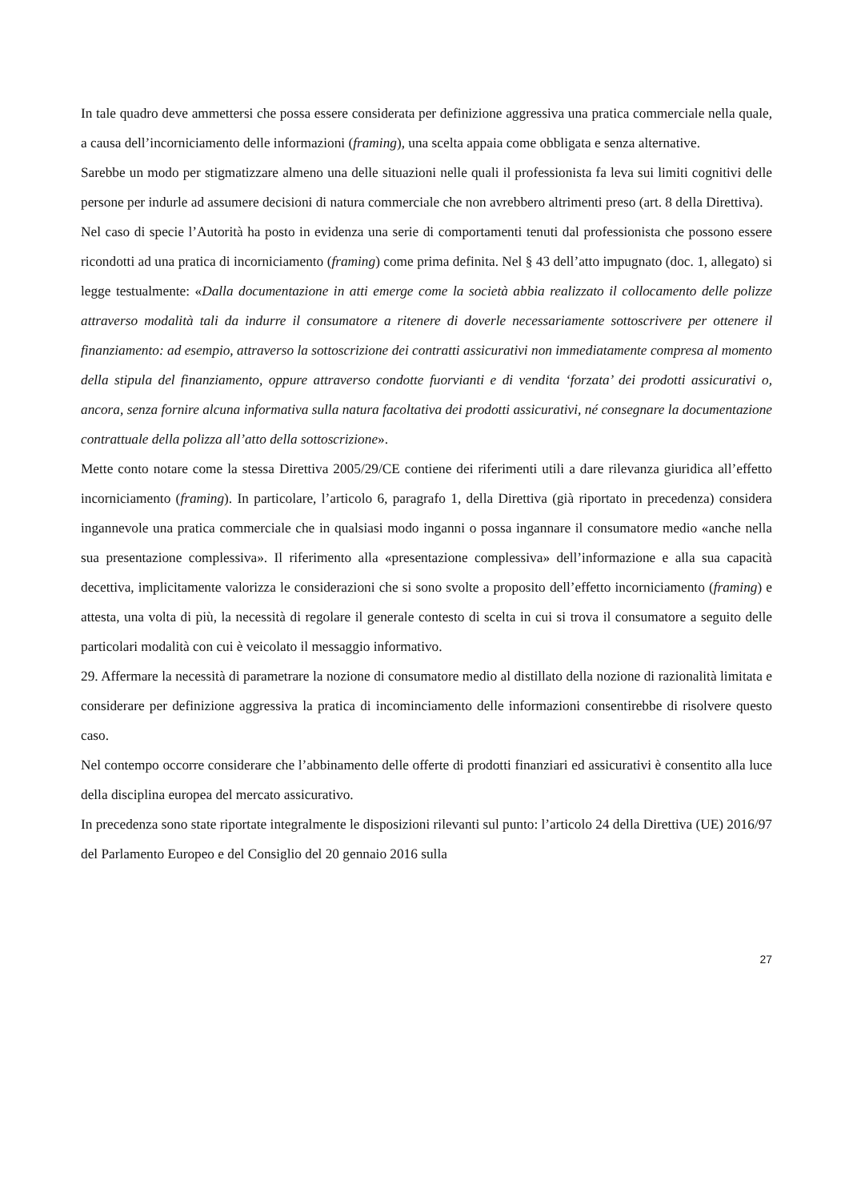In tale quadro deve ammettersi che possa essere considerata per definizione aggressiva una pratica commerciale nella quale, a causa dell’incorniciamento delle informazioni (framing), una scelta appaia come obbligata e senza alternative.
Sarebbe un modo per stigmatizzare almeno una delle situazioni nelle quali il professionista fa leva sui limiti cognitivi delle persone per indurle ad assumere decisioni di natura commerciale che non avrebbero altrimenti preso (art. 8 della Direttiva).
Nel caso di specie l’Autorità ha posto in evidenza una serie di comportamenti tenuti dal professionista che possono essere ricondotti ad una pratica di incorniciamento (framing) come prima definita. Nel § 43 dell’atto impugnato (doc. 1, allegato) si legge testualmente: «Dalla documentazione in atti emerge come la società abbia realizzato il collocamento delle polizze attraverso modalità tali da indurre il consumatore a ritenere di doverle necessariamente sottoscrivere per ottenere il finanziamento: ad esempio, attraverso la sottoscrizione dei contratti assicurativi non immediatamente compresa al momento della stipula del finanziamento, oppure attraverso condotte fuorvianti e di vendita ‘forzata’ dei prodotti assicurativi o, ancora, senza fornire alcuna informativa sulla natura facoltativa dei prodotti assicurativi, né consegnare la documentazione contrattuale della polizza all’atto della sottoscrizione».
Mette conto notare come la stessa Direttiva 2005/29/CE contiene dei riferimenti utili a dare rilevanza giuridica all’effetto incorniciamento (framing). In particolare, l’articolo 6, paragrafo 1, della Direttiva (già riportato in precedenza) considera ingannevole una pratica commerciale che in qualsiasi modo inganni o possa ingannare il consumatore medio «anche nella sua presentazione complessiva». Il riferimento alla «presentazione complessiva» dell’informazione e alla sua capacità decettiva, implicitamente valorizza le considerazioni che si sono svolte a proposito dell’effetto incorniciamento (framing) e attesta, una volta di più, la necessità di regolare il generale contesto di scelta in cui si trova il consumatore a seguito delle particolari modalità con cui è veicolato il messaggio informativo.
29. Affermare la necessità di parametrare la nozione di consumatore medio al distillato della nozione di razionalità limitata e considerare per definizione aggressiva la pratica di incominciamento delle informazioni consentirebbe di risolvere questo caso.
Nel contempo occorre considerare che l’abbinamento delle offerte di prodotti finanziari ed assicurativi è consentito alla luce della disciplina europea del mercato assicurativo.
In precedenza sono state riportate integralmente le disposizioni rilevanti sul punto: l’articolo 24 della Direttiva (UE) 2016/97 del Parlamento Europeo e del Consiglio del 20 gennaio 2016 sulla
27